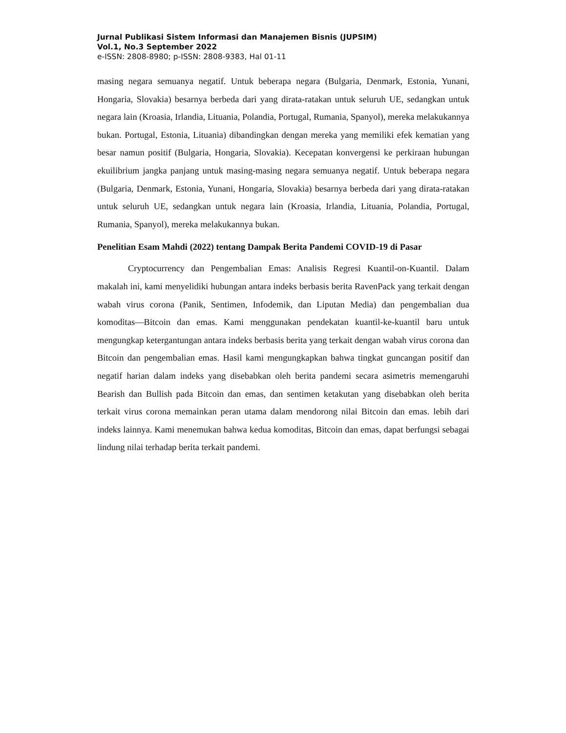Jurnal Publikasi Sistem Informasi dan Manajemen Bisnis (JUPSIM)
Vol.1, No.3 September 2022
e-ISSN: 2808-8980; p-ISSN: 2808-9383, Hal 01-11
masing negara semuanya negatif. Untuk beberapa negara (Bulgaria, Denmark, Estonia, Yunani, Hongaria, Slovakia) besarnya berbeda dari yang dirata-ratakan untuk seluruh UE, sedangkan untuk negara lain (Kroasia, Irlandia, Lituania, Polandia, Portugal, Rumania, Spanyol), mereka melakukannya bukan. Portugal, Estonia, Lituania) dibandingkan dengan mereka yang memiliki efek kematian yang besar namun positif (Bulgaria, Hongaria, Slovakia). Kecepatan konvergensi ke perkiraan hubungan ekuilibrium jangka panjang untuk masing-masing negara semuanya negatif. Untuk beberapa negara (Bulgaria, Denmark, Estonia, Yunani, Hongaria, Slovakia) besarnya berbeda dari yang dirata-ratakan untuk seluruh UE, sedangkan untuk negara lain (Kroasia, Irlandia, Lituania, Polandia, Portugal, Rumania, Spanyol), mereka melakukannya bukan.
Penelitian Esam Mahdi (2022) tentang Dampak Berita Pandemi COVID-19 di Pasar
Cryptocurrency dan Pengembalian Emas: Analisis Regresi Kuantil-on-Kuantil. Dalam makalah ini, kami menyelidiki hubungan antara indeks berbasis berita RavenPack yang terkait dengan wabah virus corona (Panik, Sentimen, Infodemik, dan Liputan Media) dan pengembalian dua komoditas—Bitcoin dan emas. Kami menggunakan pendekatan kuantil-ke-kuantil baru untuk mengungkap ketergantungan antara indeks berbasis berita yang terkait dengan wabah virus corona dan Bitcoin dan pengembalian emas. Hasil kami mengungkapkan bahwa tingkat guncangan positif dan negatif harian dalam indeks yang disebabkan oleh berita pandemi secara asimetris memengaruhi Bearish dan Bullish pada Bitcoin dan emas, dan sentimen ketakutan yang disebabkan oleh berita terkait virus corona memainkan peran utama dalam mendorong nilai Bitcoin dan emas. lebih dari indeks lainnya. Kami menemukan bahwa kedua komoditas, Bitcoin dan emas, dapat berfungsi sebagai lindung nilai terhadap berita terkait pandemi.